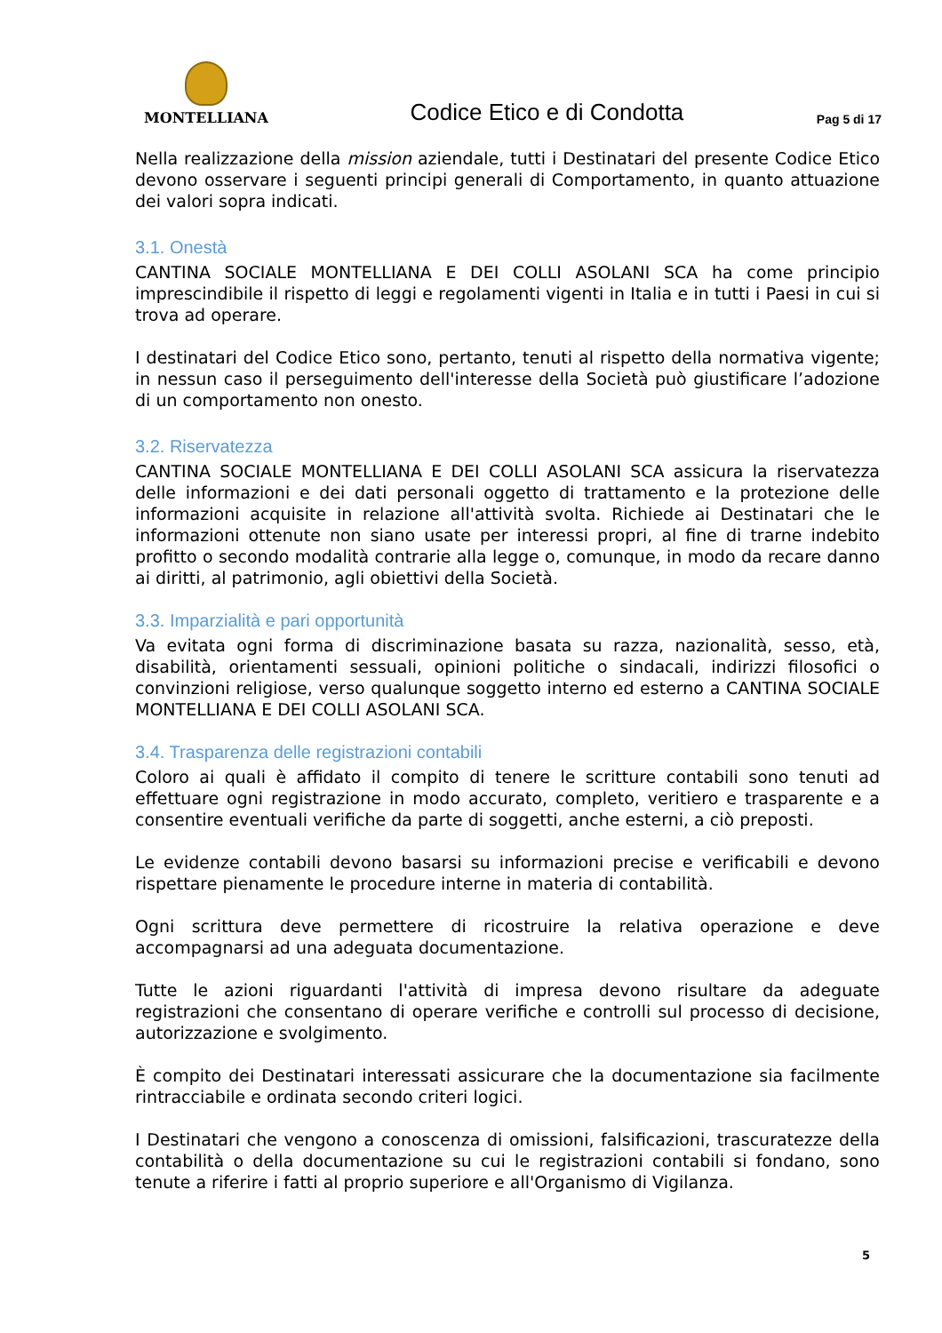MONTELLIANA
Codice Etico e di Condotta
Pag 5 di 17
Nella realizzazione della mission aziendale, tutti i Destinatari del presente Codice Etico devono osservare i seguenti principi generali di Comportamento, in quanto attuazione dei valori sopra indicati.
3.1. Onestà
CANTINA SOCIALE MONTELLIANA E DEI COLLI ASOLANI SCA ha come principio imprescindibile il rispetto di leggi e regolamenti vigenti in Italia e in tutti i Paesi in cui si trova ad operare.
I destinatari del Codice Etico sono, pertanto, tenuti al rispetto della normativa vigente; in nessun caso il perseguimento dell'interesse della Società può giustificare l’adozione di un comportamento non onesto.
3.2. Riservatezza
CANTINA SOCIALE MONTELLIANA E DEI COLLI ASOLANI SCA assicura la riservatezza delle informazioni e dei dati personali oggetto di trattamento e la protezione delle informazioni acquisite in relazione all'attività svolta. Richiede ai Destinatari che le informazioni ottenute non siano usate per interessi propri, al fine di trarne indebito profitto o secondo modalità contrarie alla legge o, comunque, in modo da recare danno ai diritti, al patrimonio, agli obiettivi della Società.
3.3. Imparzialità e pari opportunità
Va evitata ogni forma di discriminazione basata su razza, nazionalità, sesso, età, disabilità, orientamenti sessuali, opinioni politiche o sindacali, indirizzi filosofici o convinzioni religiose, verso qualunque soggetto interno ed esterno a CANTINA SOCIALE MONTELLIANA E DEI COLLI ASOLANI SCA.
3.4. Trasparenza delle registrazioni contabili
Coloro ai quali è affidato il compito di tenere le scritture contabili sono tenuti ad effettuare ogni registrazione in modo accurato, completo, veritiero e trasparente e a consentire eventuali verifiche da parte di soggetti, anche esterni, a ciò preposti.
Le evidenze contabili devono basarsi su informazioni precise e verificabili e devono rispettare pienamente le procedure interne in materia di contabilità.
Ogni scrittura deve permettere di ricostruire la relativa operazione e deve accompagnarsi ad una adeguata documentazione.
Tutte le azioni riguardanti l'attività di impresa devono risultare da adeguate registrazioni che consentano di operare verifiche e controlli sul processo di decisione, autorizzazione e svolgimento.
È compito dei Destinatari interessati assicurare che la documentazione sia facilmente rintracciabile e ordinata secondo criteri logici.
I Destinatari che vengono a conoscenza di omissioni, falsificazioni, trascuratezze della contabilità o della documentazione su cui le registrazioni contabili si fondano, sono tenute a riferire i fatti al proprio superiore e all'Organismo di Vigilanza.
5